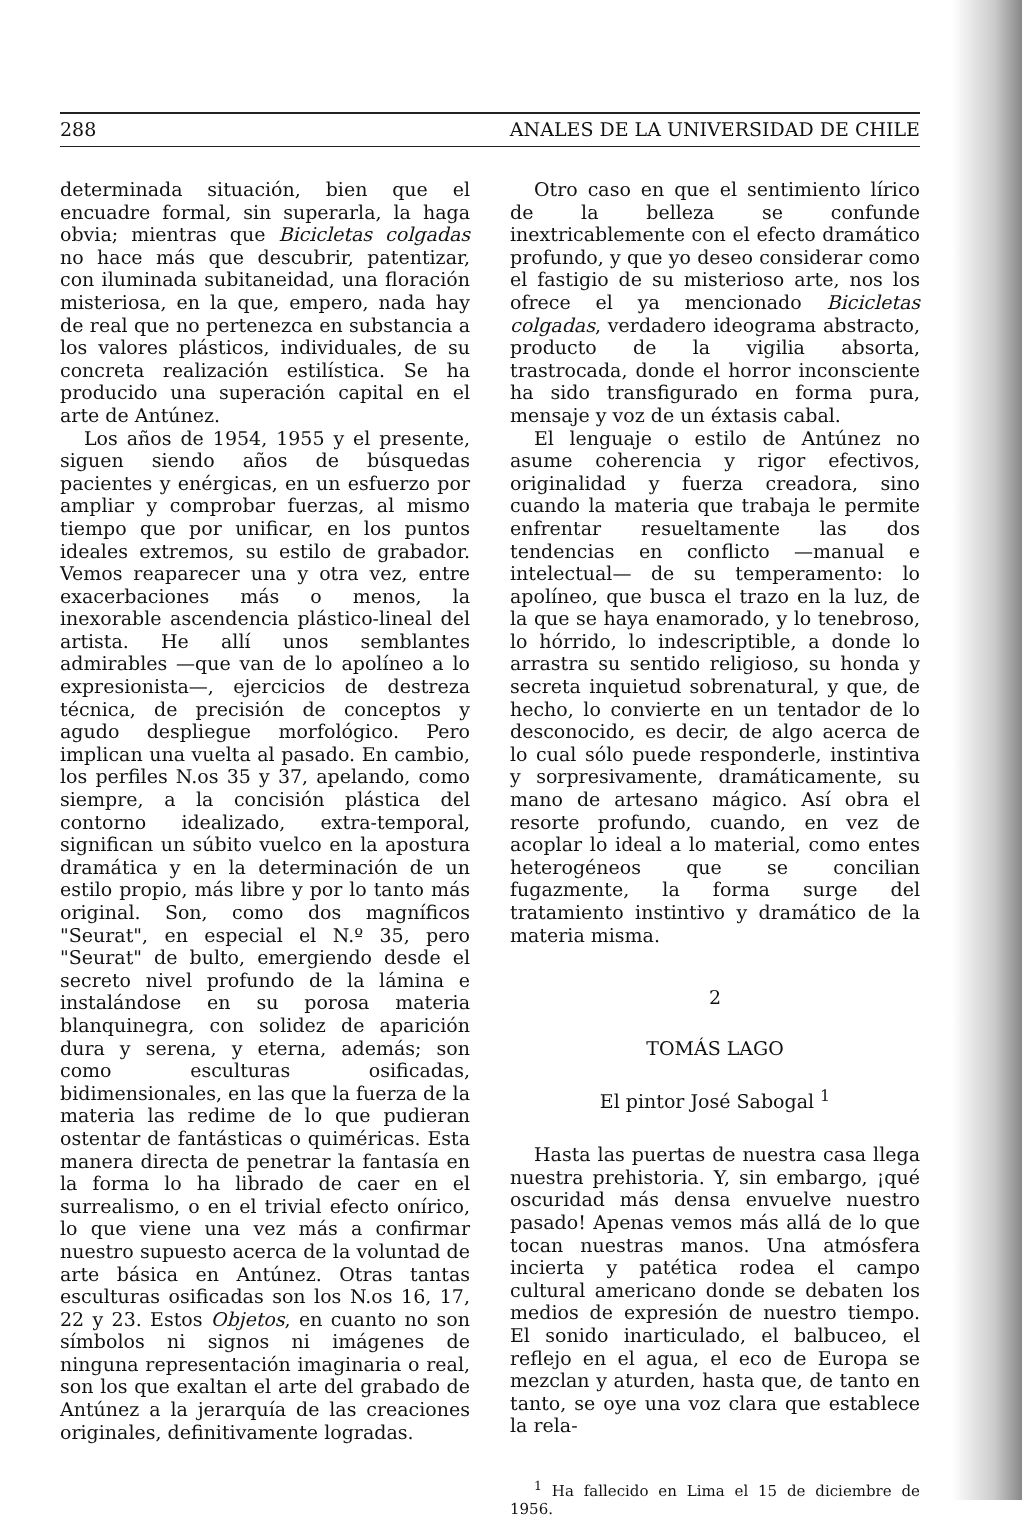288 ANALES DE LA UNIVERSIDAD DE CHILE
determinada situación, bien que el encuadre formal, sin superarla, la haga obvia; mientras que Bicicletas colgadas no hace más que descubrir, patentizar, con iluminada subitaneidad, una floración misteriosa, en la que, empero, nada hay de real que no pertenezca en substancia a los valores plásticos, individuales, de su concreta realización estilística. Se ha producido una superación capital en el arte de Antúnez.
Los años de 1954, 1955 y el presente, siguen siendo años de búsquedas pacientes y enérgicas, en un esfuerzo por ampliar y comprobar fuerzas, al mismo tiempo que por unificar, en los puntos ideales extremos, su estilo de grabador. Vemos reaparecer una y otra vez, entre exacerbaciones más o menos, la inexorable ascendencia plástico-lineal del artista. He allí unos semblantes admirables —que van de lo apolíneo a lo expresionista—, ejercicios de destreza técnica, de precisión de conceptos y agudo despliegue morfológico. Pero implican una vuelta al pasado. En cambio, los perfiles N.os 35 y 37, apelando, como siempre, a la concisión plástica del contorno idealizado, extra-temporal, significan un súbito vuelco en la apostura dramática y en la determinación de un estilo propio, más libre y por lo tanto más original. Son, como dos magníficos "Seurat", en especial el N.º 35, pero "Seurat" de bulto, emergiendo desde el secreto nivel profundo de la lámina e instalándose en su porosa materia blanquinegra, con solidez de aparición dura y serena, y eterna, además; son como esculturas osificadas, bidimensionales, en las que la fuerza de la materia las redime de lo que pudieran ostentar de fantásticas o quiméricas. Esta manera directa de penetrar la fantasía en la forma lo ha librado de caer en el surrealismo, o en el trivial efecto onírico, lo que viene una vez más a confirmar nuestro supuesto acerca de la voluntad de arte básica en Antúnez. Otras tantas esculturas osificadas son los N.os 16, 17, 22 y 23. Estos Objetos, en cuanto no son símbolos ni signos ni imágenes de ninguna representación imaginaria o real, son los que exaltan el arte del grabado de Antúnez a la jerarquía de las creaciones originales, definitivamente logradas.
Otro caso en que el sentimiento lírico de la belleza se confunde inextricablemente con el efecto dramático profundo, y que yo deseo considerar como el fastigio de su misterioso arte, nos los ofrece el ya mencionado Bicicletas colgadas, verdadero ideograma abstracto, producto de la vigilia absorta, trastrocada, donde el horror inconsciente ha sido transfigurado en forma pura, mensaje y voz de un éxtasis cabal.
El lenguaje o estilo de Antúnez no asume coherencia y rigor efectivos, originalidad y fuerza creadora, sino cuando la materia que trabaja le permite enfrentar resueltamente las dos tendencias en conflicto —manual e intelectual— de su temperamento: lo apolíneo, que busca el trazo en la luz, de la que se haya enamorado, y lo tenebroso, lo hórrido, lo indescriptible, a donde lo arrastra su sentido religioso, su honda y secreta inquietud sobrenatural, y que, de hecho, lo convierte en un tentador de lo desconocido, es decir, de algo acerca de lo cual sólo puede responderle, instintiva y sorpresivamente, dramáticamente, su mano de artesano mágico. Así obra el resorte profundo, cuando, en vez de acoplar lo ideal a lo material, como entes heterogéneos que se concilian fugazmente, la forma surge del tratamiento instintivo y dramático de la materia misma.
2
TOMÁS LAGO
El pintor José Sabogal <sup>1</sup>
Hasta las puertas de nuestra casa llega nuestra prehistoria. Y, sin embargo, ¡qué oscuridad más densa envuelve nuestro pasado! Apenas vemos más allá de lo que tocan nuestras manos. Una atmósfera incierta y patética rodea el campo cultural americano donde se debaten los medios de expresión de nuestro tiempo. El sonido inarticulado, el balbuceo, el reflejo en el agua, el eco de Europa se mezclan y aturden, hasta que, de tanto en tanto, se oye una voz clara que establece la rela-
<sup>1</sup> Ha fallecido en Lima el 15 de diciembre de 1956.